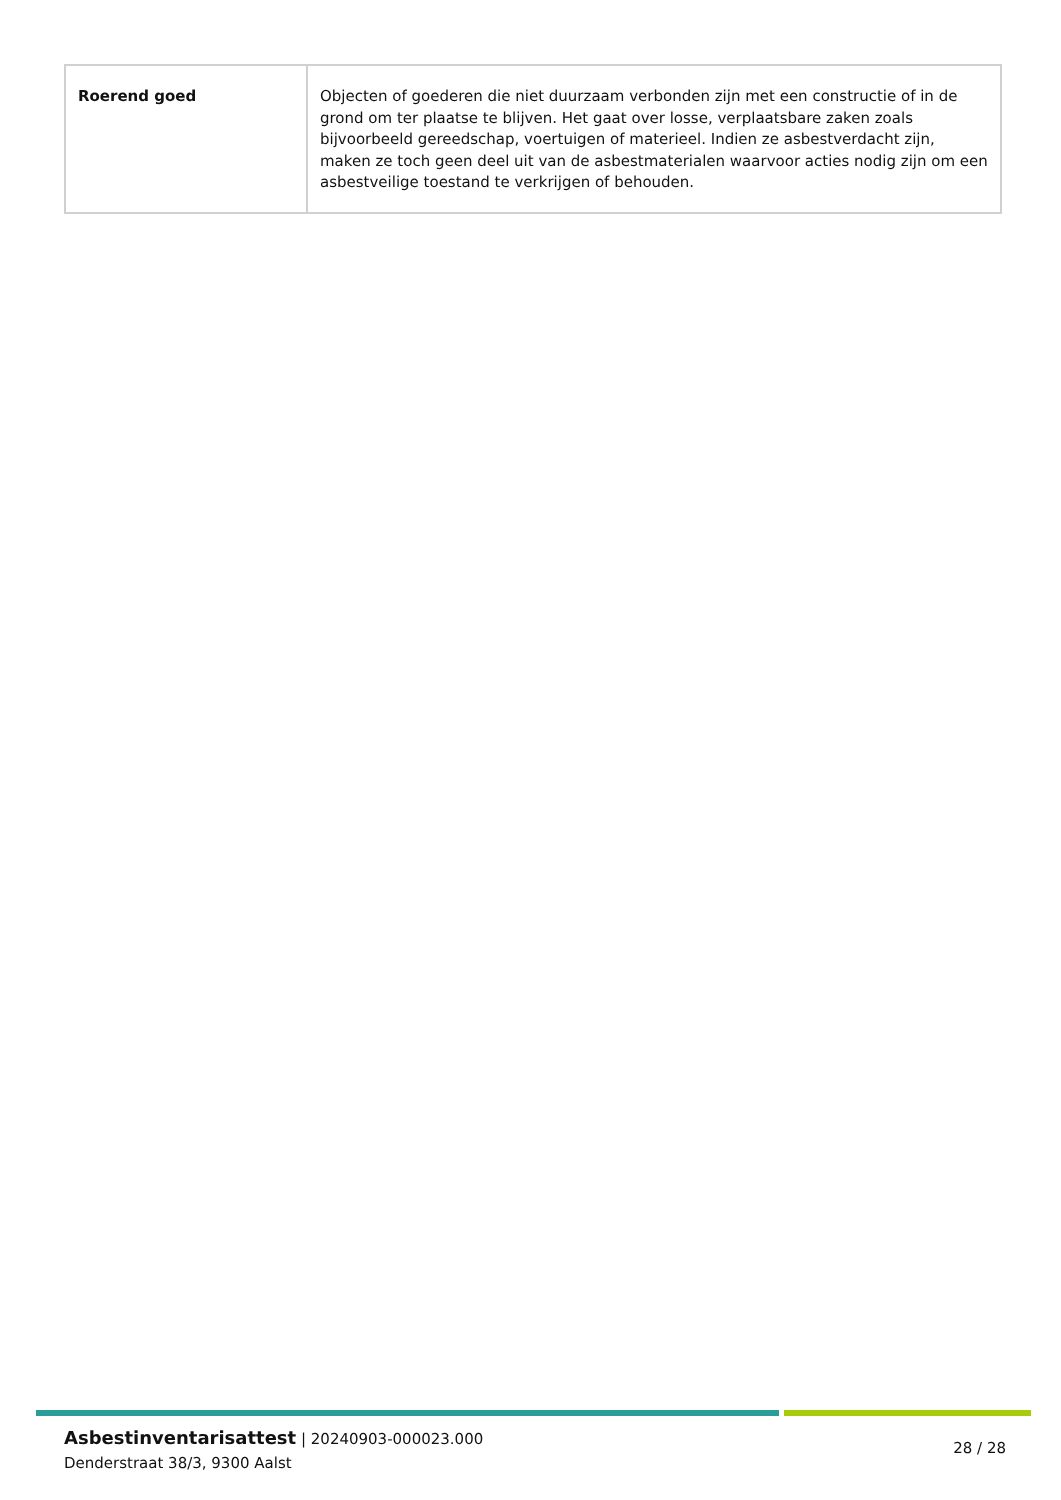| Roerend goed | Objecten of goederen die niet duurzaam verbonden zijn met een constructie of in de grond om ter plaatse te blijven. Het gaat over losse, verplaatsbare zaken zoals bijvoorbeeld gereedschap, voertuigen of materieel. Indien ze asbestverdacht zijn, maken ze toch geen deel uit van de asbestmaterialen waarvoor acties nodig zijn om een asbestveilige toestand te verkrijgen of behouden. |
Asbestinventarisattest | 20240903-000023.000
Denderstraat 38/3, 9300 Aalst
28 / 28